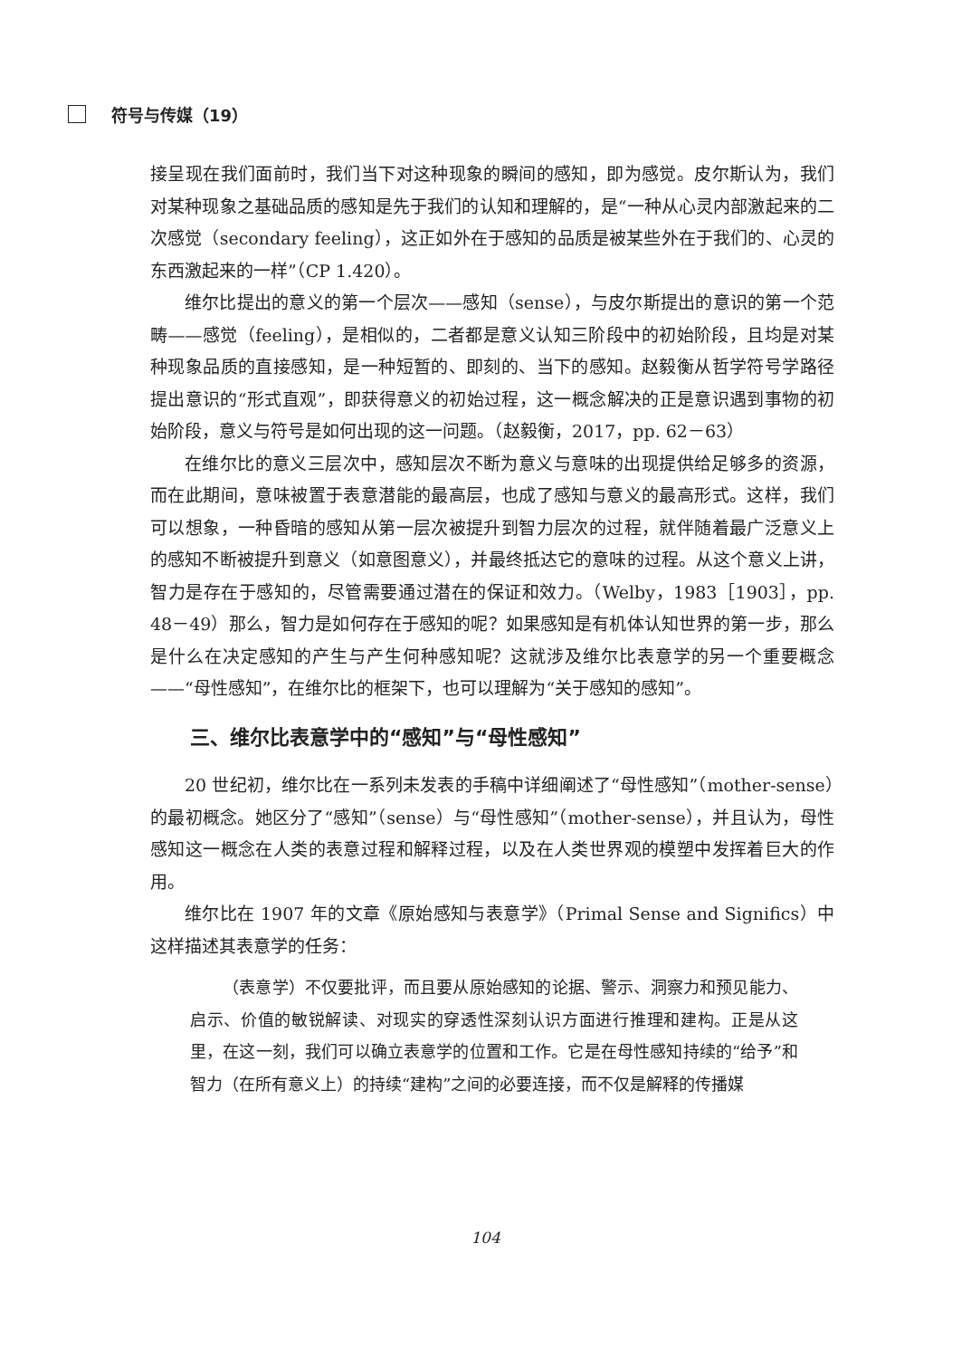符号与传媒（19）
接呈现在我们面前时，我们当下对这种现象的瞬间的感知，即为感觉。皮尔斯认为，我们对某种现象之基础品质的感知是先于我们的认知和理解的，是“一种从心灵内部激起来的二次感觉（secondary feeling），这正如外在于感知的品质是被某些外在于我们的、心灵的东西激起来的一样”（CP 1.420）。
维尔比提出的意义的第一个层次——感知（sense），与皮尔斯提出的意识的第一个范畴——感觉（feeling），是相似的，二者都是意义认知三阶段中的初始阶段，且均是对某种现象品质的直接感知，是一种短暂的、即刻的、当下的感知。赵毅衡从哲学符号学路径提出意识的“形式直观”，即获得意义的初始过程，这一概念解决的正是意识遇到事物的初始阶段，意义与符号是如何出现的这一问题。（赵毅衡，2017，pp. 62－63）
在维尔比的意义三层次中，感知层次不断为意义与意味的出现提供给足够多的资源，而在此期间，意味被置于表意潜能的最高层，也成了感知与意义的最高形式。这样，我们可以想象，一种昏暗的感知从第一层次被提升到智力层次的过程，就伴随着最广泛意义上的感知不断被提升到意义（如意图意义），并最终抵达它的意味的过程。从这个意义上讲，智力是存在于感知的，尽管需要通过潜在的保证和效力。（Welby，1983［1903］，pp. 48－49）那么，智力是如何存在于感知的呢？如果感知是有机体认知世界的第一步，那么是什么在决定感知的产生与产生何种感知呢？这就涉及维尔比表意学的另一个重要概念——“母性感知”，在维尔比的框架下，也可以理解为“关于感知的感知”。
三、维尔比表意学中的“感知”与“母性感知”
20 世纪初，维尔比在一系列未发表的手稿中详细阐述了“母性感知”（mother-sense）的最初概念。她区分了“感知”（sense）与“母性感知”（mother-sense），并且认为，母性感知这一概念在人类的表意过程和解释过程，以及在人类世界观的模塑中发挥着巨大的作用。
维尔比在 1907 年的文章《原始感知与表意学》（Primal Sense and Significs）中这样描述其表意学的任务：
（表意学）不仅要批评，而且要从原始感知的论据、警示、洞察力和预见能力、启示、价值的敏锐解读、对现实的穿透性深刻认识方面进行推理和建构。正是从这里，在这一刻，我们可以确立表意学的位置和工作。它是在母性感知持续的“给予”和智力（在所有意义上）的持续“建构”之间的必要连接，而不仅是解释的传播媒
104